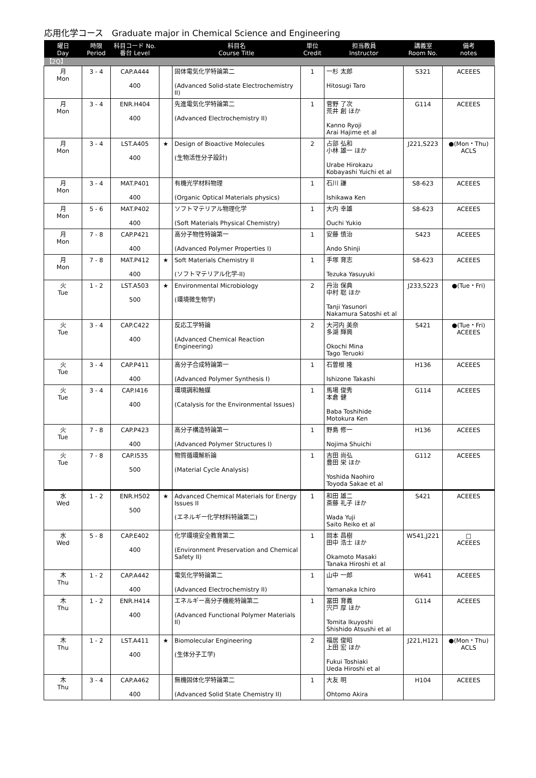応用化学コース　Graduate major in Chemical Science and Engineering
| 曜日 Day | 時限 Period | 科目コード No. 番台 Level | | 科目名 Course Title | 単位 Credit | 担当教員 Instructor | 講義室 Room No. | 備考 notes |
| --- | --- | --- | --- | --- | --- | --- | --- | --- |
| 【2Q】 | | | | | | | | |
| 月 Mon | 3 - 4 | CAP.A444 400 | | 固体電気化学特論第二 (Advanced Solid-state Electrochemistry II) | 1 | 一杉 太郎 Hitosugi Taro | S321 | ACEEES |
| 月 Mon | 3 - 4 | ENR.H404 400 | | 先進電気化学特論第二 (Advanced Electrochemistry II) | 1 | 菅野 了次 荒井 創 ほか Kanno Ryoji Arai Hajime et al | G114 | ACEEES |
| 月 Mon | 3 - 4 | LST.A405 400 | ★ | Design of Bioactive Molecules (生物活性分子設計) | 2 | 占部 弘和 小林 雄一 ほか Urabe Hirokazu Kobayashi Yuichi et al | J221,S223 | ●(Mon・Thu) ACLS |
| 月 Mon | 3 - 4 | MAT.P401 400 | | 有機光学材料物理 (Organic Optical Materials physics) | 1 | 石川 謙 Ishikawa Ken | S8-623 | ACEEES |
| 月 Mon | 5 - 6 | MAT.P402 400 | | ソフトマテリアル物理化学 (Soft Materials Physical Chemistry) | 1 | 大内 幸雄 Ouchi Yukio | S8-623 | ACEEES |
| 月 Mon | 7 - 8 | CAP.P421 400 | | 高分子物性特論第一 (Advanced Polymer Properties I) | 1 | 安藤 慎治 Ando Shinji | S423 | ACEEES |
| 月 Mon | 7 - 8 | MAT.P412 400 | ★ | Soft Materials Chemistry II (ソフトマテリアル化学-II) | 1 | 手塚 育志 Tezuka Yasuyuki | S8-623 | ACEEES |
| 火 Tue | 1 - 2 | LST.A503 500 | ★ | Environmental Microbiology (環境微生物学) | 2 | 丹治 保典 中村 聡 ほか Tanji Yasunori Nakamura Satoshi et al | J233,S223 | ●(Tue・Fri) |
| 火 Tue | 3 - 4 | CAP.C422 400 | | 反応工学特論 (Advanced Chemical Reaction Engineering) | 2 | 大河内 美奈 多湖 輝興 Okochi Mina Tago Teruoki | S421 | ●(Tue・Fri) ACEEES |
| 火 Tue | 3 - 4 | CAP.P411 400 | | 高分子合成特論第一 (Advanced Polymer Synthesis I) | 1 | 石曽根 隆 Ishizone Takashi | H136 | ACEEES |
| 火 Tue | 3 - 4 | CAP.I416 400 | | 環境調和触媒 (Catalysis for the Environmental Issues) | 1 | 馬場 俊秀 本倉 健 Baba Toshihide Motokura Ken | G114 | ACEEES |
| 火 Tue | 7 - 8 | CAP.P423 400 | | 高分子構造特論第一 (Advanced Polymer Structures I) | 1 | 野島 修一 Nojima Shuichi | H136 | ACEEES |
| 火 Tue | 7 - 8 | CAP.I535 500 | | 物質循環解析論 (Material Cycle Analysis) | 1 | 吉田 尚弘 豊田 栄 ほか Yoshida Naohiro Toyoda Sakae et al | G112 | ACEEES |
| 水 Wed | 1 - 2 | ENR.H502 500 | ★ | Advanced Chemical Materials for Energy Issues II (エネルギー化学材料特論第二) | 1 | 和田 雄二 斎藤 礼子 ほか Wada Yuji Saito Reiko et al | S421 | ACEEES |
| 水 Wed | 5 - 8 | CAP.E402 400 | | 化学環境安全教育第二 (Environment Preservation and Chemical Safety II) | 1 | 岡本 昌樹 田中 浩士 ほか Okamoto Masaki Tanaka Hiroshi et al | W541,J221 | □ ACEEES |
| 木 Thu | 1 - 2 | CAP.A442 400 | | 電気化学特論第二 (Advanced Electrochemistry II) | 1 | 山中 一郎 Yamanaka Ichiro | W641 | ACEEES |
| 木 Thu | 1 - 2 | ENR.H414 400 | | エネルギー高分子機能特論第二 (Advanced Functional Polymer Materials II) | 1 | 冨田 育義 宍戸 厚 ほか Tomita Ikuyoshi Shishido Atsushi et al | G114 | ACEEES |
| 木 Thu | 1 - 2 | LST.A411 400 | ★ | Biomolecular Engineering (生体分子工学) | 2 | 福居 俊昭 上田 宏 ほか Fukui Toshiaki Ueda Hiroshi et al | J221,H121 | ●(Mon・Thu) ACLS |
| 木 Thu | 3 - 4 | CAP.A462 400 | | 無機固体化学特論第二 (Advanced Solid State Chemistry II) | 1 | 大友 明 Ohtomo Akira | H104 | ACEEES |